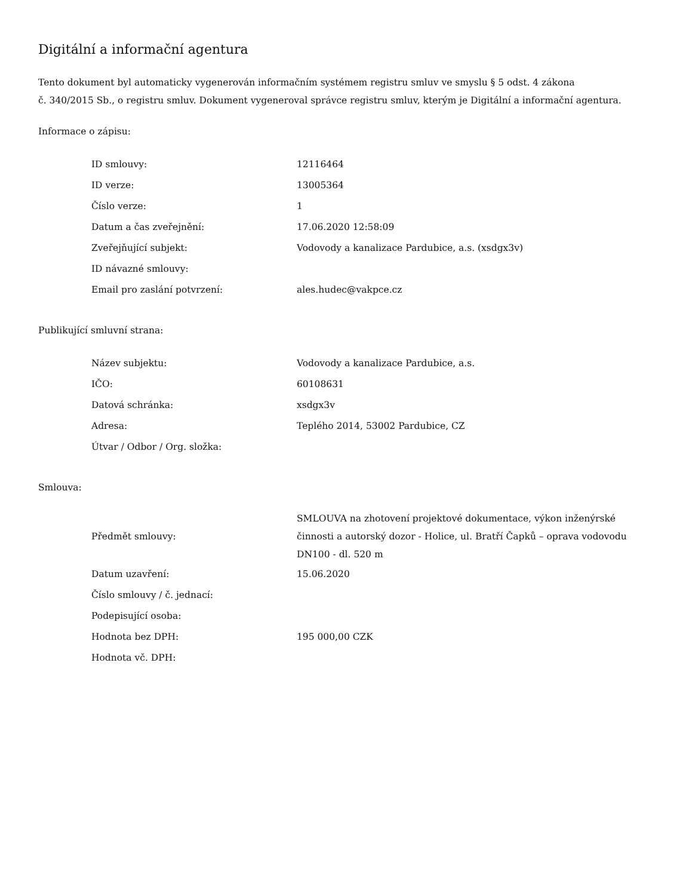Digitální a informační agentura
Tento dokument byl automaticky vygenerován informačním systémem registru smluv ve smyslu § 5 odst. 4 zákona
č. 340/2015 Sb., o registru smluv. Dokument vygeneroval správce registru smluv, kterým je Digitální a informační agentura.
Informace o zápisu:
| ID smlouvy: | 12116464 |
| ID verze: | 13005364 |
| Číslo verze: | 1 |
| Datum a čas zveřejnění: | 17.06.2020 12:58:09 |
| Zveřejňující subjekt: | Vodovody a kanalizace Pardubice, a.s. (xsdgx3v) |
| ID návazné smlouvy: | |
| Email pro zaslání potvrzení: | ales.hudec@vakpce.cz |
Publikující smluvní strana:
| Název subjektu: | Vodovody a kanalizace Pardubice, a.s. |
| IČO: | 60108631 |
| Datová schránka: | xsdgx3v |
| Adresa: | Teplého 2014, 53002 Pardubice, CZ |
| Útvar / Odbor / Org. složka: | |
Smlouva:
| Předmět smlouvy: | SMLOUVA na zhotovení projektové dokumentace, výkon inženýrské činnosti a autorský dozor - Holice, ul. Bratří Čapků – oprava vodovodu DN100 - dl. 520 m |
| Datum uzavření: | 15.06.2020 |
| Číslo smlouvy / č. jednací: | |
| Podepisující osoba: | |
| Hodnota bez DPH: | 195 000,00 CZK |
| Hodnota vč. DPH: | |